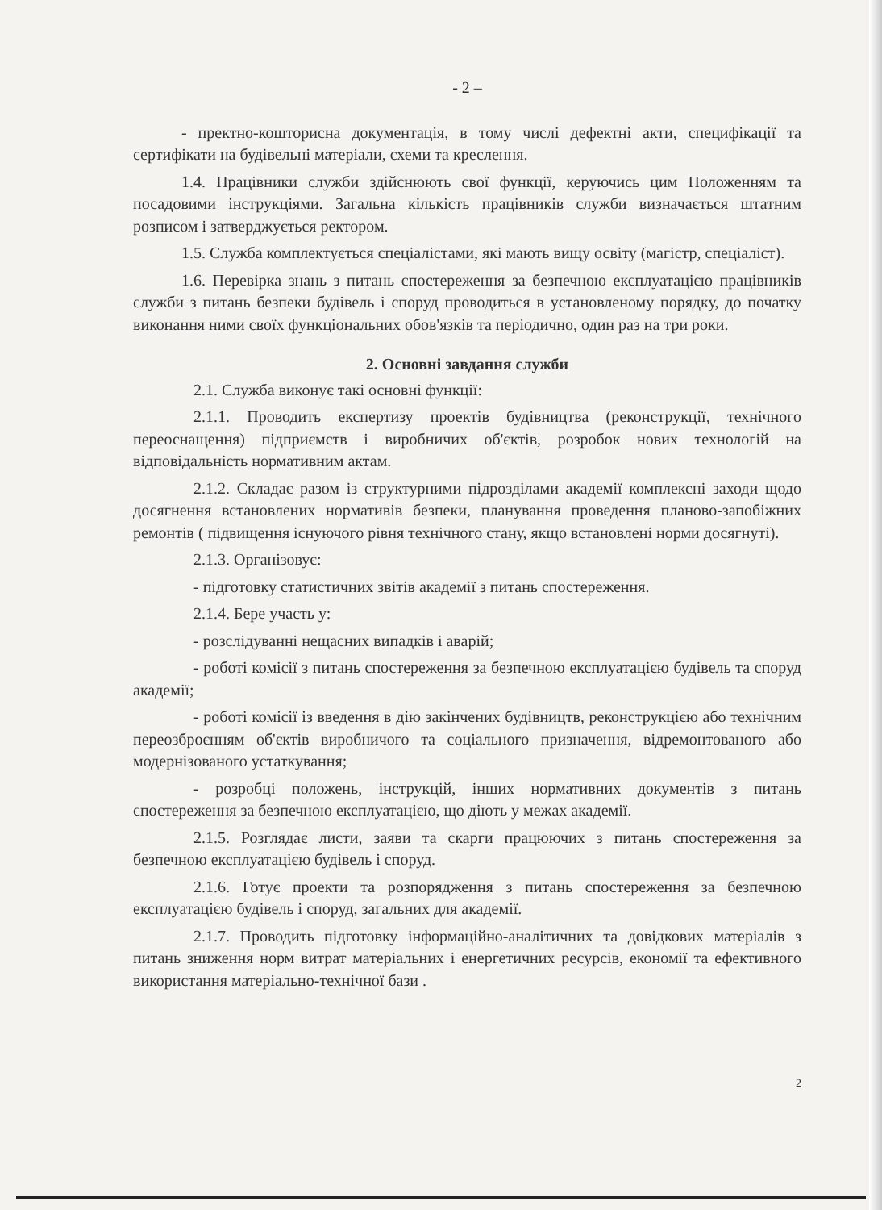- 2 –
- пректно-кошторисна документація, в тому числі дефектні акти, специфікації та сертифікати на будівельні матеріали, схеми та креслення.
1.4. Працівники служби здійснюють свої функції, керуючись цим Положенням та посадовими інструкціями. Загальна кількість працівників служби визначається штатним розписом і затверджується ректором.
1.5. Служба комплектується спеціалістами, які мають вищу освіту (магістр, спеціаліст).
1.6. Перевірка знань з питань спостереження за безпечною експлуатацією працівників служби з питань безпеки будівель і споруд проводиться в установленому порядку, до початку виконання ними своїх функціональних обов'язків та періодично, один раз на три роки.
2. Основні завдання служби
2.1. Служба виконує такі основні функції:
2.1.1. Проводить експертизу проектів будівництва (реконструкції, технічного переоснащення) підприємств і виробничих об'єктів, розробок нових технологій на відповідальність нормативним актам.
2.1.2. Складає разом із структурними підрозділами академії комплексні заходи щодо досягнення встановлених нормативів безпеки, планування проведення планово-запобіжних ремонтів ( підвищення існуючого рівня технічного стану, якщо встановлені норми досягнуті).
2.1.3. Організовує:
- підготовку статистичних звітів академії з питань спостереження.
2.1.4. Бере участь у:
- розслідуванні нещасних випадків і аварій;
- роботі комісії з питань спостереження за безпечною експлуатацією будівель та споруд академії;
- роботі комісії із введення в дію закінчених будівництв, реконструкцією або технічним переозброєнням об'єктів виробничого та соціального призначення, відремонтованого або модернізованого устаткування;
- розробці положень, інструкцій, інших нормативних документів з питань спостереження за безпечною експлуатацією, що діють у межах академії.
2.1.5. Розглядає листи, заяви та скарги працюючих з питань спостереження за безпечною експлуатацією будівель і споруд.
2.1.6. Готує проекти та розпорядження з питань спостереження за безпечною експлуатацією будівель і споруд, загальних для академії.
2.1.7. Проводить підготовку інформаційно-аналітичних та довідкових матеріалів з питань зниження норм витрат матеріальних і енергетичних ресурсів, економії та ефективного використання матеріально-технічної бази .
2